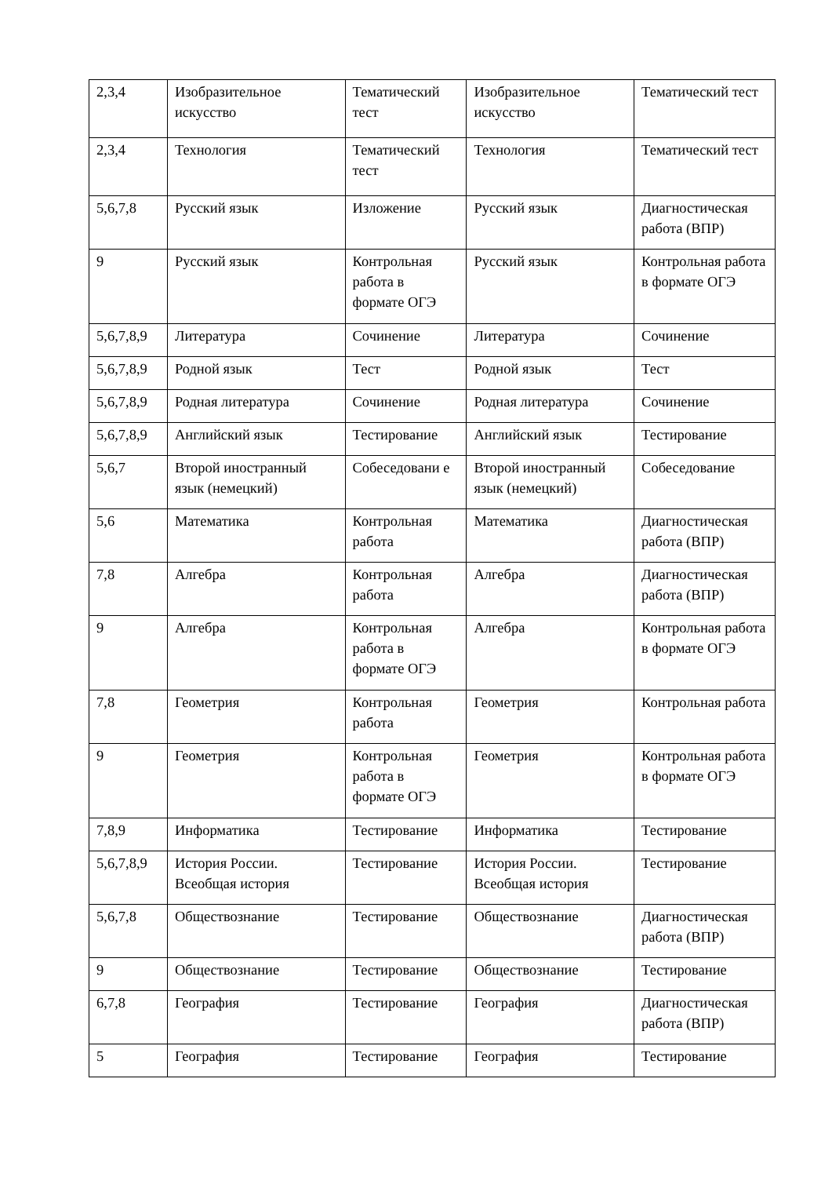| 2,3,4 | Изобразительное искусство | Тематический тест | Изобразительное искусство | Тематический тест |
| 2,3,4 | Технология | Тематический тест | Технология | Тематический тест |
| 5,6,7,8 | Русский язык | Изложение | Русский язык | Диагностическая работа (ВПР) |
| 9 | Русский язык | Контрольная работа в формате ОГЭ | Русский язык | Контрольная работа в формате ОГЭ |
| 5,6,7,8,9 | Литература | Сочинение | Литература | Сочинение |
| 5,6,7,8,9 | Родной язык | Тест | Родной язык | Тест |
| 5,6,7,8,9 | Родная литература | Сочинение | Родная литература | Сочинение |
| 5,6,7,8,9 | Английский язык | Тестирование | Английский язык | Тестирование |
| 5,6,7 | Второй иностранный язык (немецкий) | Собеседовани е | Второй иностранный язык (немецкий) | Собеседование |
| 5,6 | Математика | Контрольная работа | Математика | Диагностическая работа (ВПР) |
| 7,8 | Алгебра | Контрольная работа | Алгебра | Диагностическая работа (ВПР) |
| 9 | Алгебра | Контрольная работа в формате ОГЭ | Алгебра | Контрольная работа в формате ОГЭ |
| 7,8 | Геометрия | Контрольная работа | Геометрия | Контрольная работа |
| 9 | Геометрия | Контрольная работа в формате ОГЭ | Геометрия | Контрольная работа в формате ОГЭ |
| 7,8,9 | Информатика | Тестирование | Информатика | Тестирование |
| 5,6,7,8,9 | История России. Всеобщая история | Тестирование | История России. Всеобщая история | Тестирование |
| 5,6,7,8 | Обществознание | Тестирование | Обществознание | Диагностическая работа (ВПР) |
| 9 | Обществознание | Тестирование | Обществознание | Тестирование |
| 6,7,8 | География | Тестирование | География | Диагностическая работа (ВПР) |
| 5 | География | Тестирование | География | Тестирование |